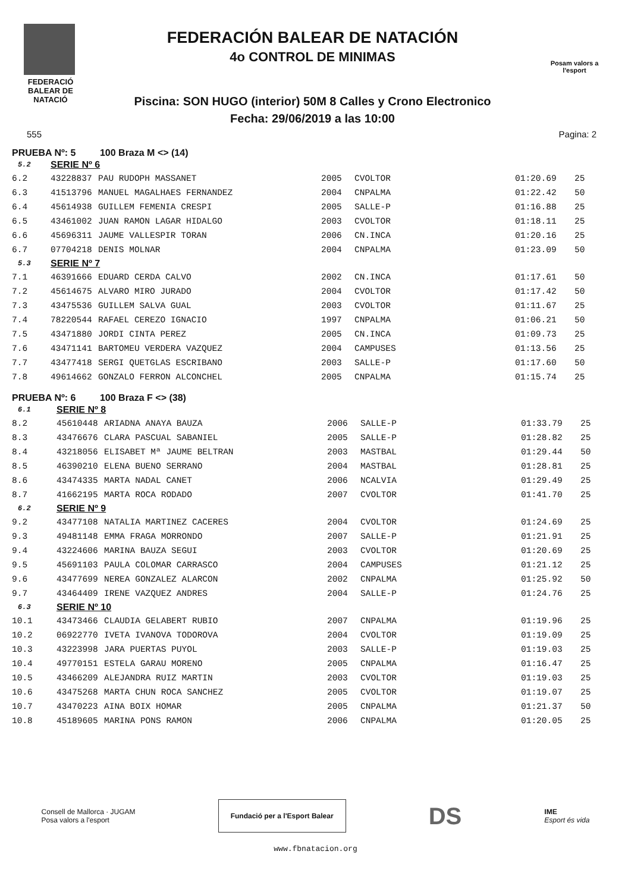FEDERACIÓ BALEAR DE NATACIÓ
FEDERACIÓN BALEAR DE NATACIÓN
4o CONTROL DE MINIMAS
Piscina: SON HUGO (interior) 50M 8 Calles y Crono Electronico
Fecha: 29/06/2019 a las 10:00
Posam valors a l'esport
555 Pagina: 2
PRUEBA Nº: 5 100 Braza M <> (14)
| 5.2 | SERIE Nº 6 | | | | | |
| 6.2 | 43228837 | PAU RUDOPH MASSANET | 2005 | CVOLTOR | 01:20.69 | 25 |
| 6.3 | 41513796 | MANUEL MAGALHAES FERNANDEZ | 2004 | CNPALMA | 01:22.42 | 50 |
| 6.4 | 45614938 | GUILLEM FEMENIA CRESPI | 2005 | SALLE-P | 01:16.88 | 25 |
| 6.5 | 43461002 | JUAN RAMON LAGAR HIDALGO | 2003 | CVOLTOR | 01:18.11 | 25 |
| 6.6 | 45696311 | JAUME VALLESPIR TORAN | 2006 | CN.INCA | 01:20.16 | 25 |
| 6.7 | 07704218 | DENIS MOLNAR | 2004 | CNPALMA | 01:23.09 | 50 |
| 5.3 | SERIE Nº 7 | | | | | |
| 7.1 | 46391666 | EDUARD CERDA CALVO | 2002 | CN.INCA | 01:17.61 | 50 |
| 7.2 | 45614675 | ALVARO MIRO JURADO | 2004 | CVOLTOR | 01:17.42 | 50 |
| 7.3 | 43475536 | GUILLEM SALVA GUAL | 2003 | CVOLTOR | 01:11.67 | 25 |
| 7.4 | 78220544 | RAFAEL CEREZO IGNACIO | 1997 | CNPALMA | 01:06.21 | 50 |
| 7.5 | 43471880 | JORDI CINTA PEREZ | 2005 | CN.INCA | 01:09.73 | 25 |
| 7.6 | 43471141 | BARTOMEU VERDERA VAZQUEZ | 2004 | CAMPUSES | 01:13.56 | 25 |
| 7.7 | 43477418 | SERGI QUETGLAS ESCRIBANO | 2003 | SALLE-P | 01:17.60 | 50 |
| 7.8 | 49614662 | GONZALO FERRON ALCONCHEL | 2005 | CNPALMA | 01:15.74 | 25 |
PRUEBA Nº: 6 100 Braza F <> (38)
| 6.1 | SERIE Nº 8 | | | | | |
| 8.2 | 45610448 | ARIADNA ANAYA BAUZA | 2006 | SALLE-P | 01:33.79 | 25 |
| 8.3 | 43476676 | CLARA PASCUAL SABANIEL | 2005 | SALLE-P | 01:28.82 | 25 |
| 8.4 | 43218056 | ELISABET Mª JAUME BELTRAN | 2003 | MASTBAL | 01:29.44 | 50 |
| 8.5 | 46390210 | ELENA BUENO SERRANO | 2004 | MASTBAL | 01:28.81 | 25 |
| 8.6 | 43474335 | MARTA NADAL CANET | 2006 | NCALVIA | 01:29.49 | 25 |
| 8.7 | 41662195 | MARTA ROCA RODADO | 2007 | CVOLTOR | 01:41.70 | 25 |
| 6.2 | SERIE Nº 9 | | | | | |
| 9.2 | 43477108 | NATALIA MARTINEZ CACERES | 2004 | CVOLTOR | 01:24.69 | 25 |
| 9.3 | 49481148 | EMMA FRAGA MORRONDO | 2007 | SALLE-P | 01:21.91 | 25 |
| 9.4 | 43224606 | MARINA BAUZA SEGUI | 2003 | CVOLTOR | 01:20.69 | 25 |
| 9.5 | 45691103 | PAULA COLOMAR CARRASCO | 2004 | CAMPUSES | 01:21.12 | 25 |
| 9.6 | 43477699 | NEREA GONZALEZ ALARCON | 2002 | CNPALMA | 01:25.92 | 50 |
| 9.7 | 43464409 | IRENE VAZQUEZ ANDRES | 2004 | SALLE-P | 01:24.76 | 25 |
| 6.3 | SERIE Nº 10 | | | | | |
| 10.1 | 43473466 | CLAUDIA GELABERT RUBIO | 2007 | CNPALMA | 01:19.96 | 25 |
| 10.2 | 06922770 | IVETA IVANOVA TODOROVA | 2004 | CVOLTOR | 01:19.09 | 25 |
| 10.3 | 43223998 | JARA PUERTAS PUYOL | 2003 | SALLE-P | 01:19.03 | 25 |
| 10.4 | 49770151 | ESTELA GARAU MORENO | 2005 | CNPALMA | 01:16.47 | 25 |
| 10.5 | 43466209 | ALEJANDRA RUIZ MARTIN | 2003 | CVOLTOR | 01:19.03 | 25 |
| 10.6 | 43475268 | MARTA CHUN ROCA SANCHEZ | 2005 | CVOLTOR | 01:19.07 | 25 |
| 10.7 | 43470223 | AINA BOIX HOMAR | 2005 | CNPALMA | 01:21.37 | 50 |
| 10.8 | 45189605 | MARINA PONS RAMON | 2006 | CNPALMA | 01:20.05 | 25 |
Consell de Mallorca · JUGAM
Posa valors a l'esport
Fundació per a l'Esport Balear
DS IME
Esport és vida
www.fbnatacion.org